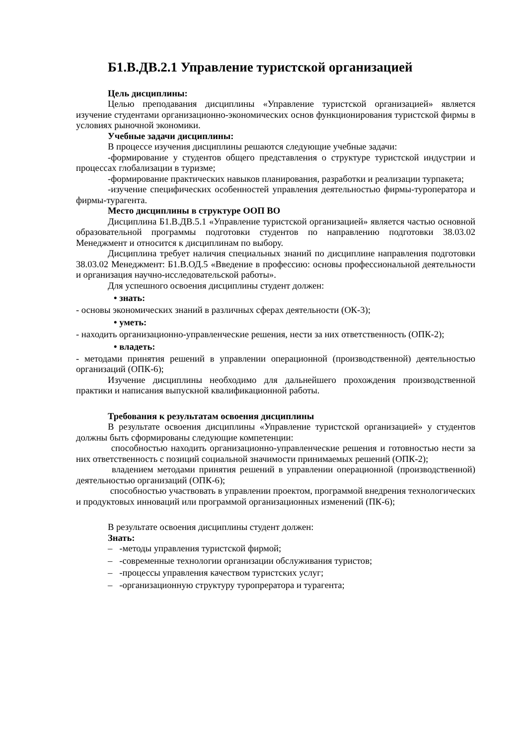Б1.В.ДВ.2.1 Управление туристской организацией
Цель дисциплины:
Целью преподавания дисциплины «Управление туристской организацией» является изучение студентами организационно-экономических основ функционирования туристской фирмы в условиях рыночной экономики.
Учебные задачи дисциплины:
В процессе изучения дисциплины решаются следующие учебные задачи:
-формирование у студентов общего представления о структуре туристской индустрии и процессах глобализации в туризме;
-формирование практических навыков планирования, разработки и реализации турпакета;
-изучение специфических особенностей управления деятельностью фирмы-туроператора и фирмы-турагента.
Место дисциплины в структуре ООП ВО
Дисциплина Б1.В.ДВ.5.1 «Управление туристской организацией» является частью основной образовательной программы подготовки студентов по направлению подготовки 38.03.02 Менеджмент и относится к дисциплинам по выбору.
Дисциплина требует наличия специальных знаний по дисциплине направления подготовки 38.03.02 Менеджмент: Б1.В.ОД.5 «Введение в профессию: основы профессиональной деятельности и организация научно-исследовательской работы».
Для успешного освоения дисциплины студент должен:
• знать:
- основы экономических знаний в различных сферах деятельности (ОК-3);
• уметь:
- находить организационно-управленческие решения, нести за них ответственность (ОПК-2);
• владеть:
- методами принятия решений в управлении операционной (производственной) деятельностью организаций (ОПК-6);
Изучение дисциплины необходимо для дальнейшего прохождения производственной практики и написания выпускной квалификационной работы.
Требования к результатам освоения дисциплины
В результате освоения дисциплины «Управление туристской организацией» у студентов должны быть сформированы следующие компетенции:
способностью находить организационно-управленческие решения и готовностью нести за них ответственность с позиций социальной значимости принимаемых решений (ОПК-2);
владением методами принятия решений в управлении операционной (производственной) деятельностью организаций (ОПК-6);
способностью участвовать в управлении проектом, программой внедрения технологических и продуктовых инноваций или программой организационных изменений (ПК-6);
В результате освоения дисциплины студент должен:
Знать:
– -методы управления туристской фирмой;
– -современные технологии организации обслуживания туристов;
– -процессы управления качеством туристских услуг;
– -организационную структуру туропрератора и турагента;